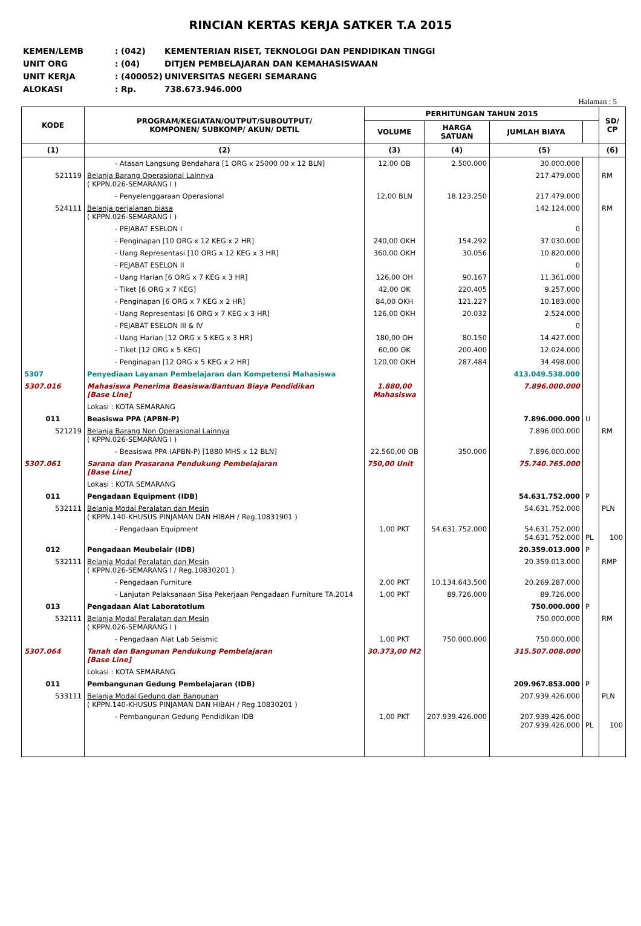RINCIAN KERTAS KERJA SATKER T.A 2015
KEMEN/LEMB: (042) KEMENTERIAN RISET, TEKNOLOGI DAN PENDIDIKAN TINGGI
UNIT ORG: (04) DITJEN PEMBELAJARAN DAN KEMAHASISWAAN
UNIT KERJA: (400052) UNIVERSITAS NEGERI SEMARANG
ALOKASI: Rp. 738.673.946.000
Halaman : 5
| KODE | PROGRAM/KEGIATAN/OUTPUT/SUBOUTPUT/ KOMPONEN/ SUBKOMP/ AKUN/ DETIL | PERHITUNGAN TAHUN 2015 | | | | SD/ CP |
| --- | --- | --- | --- | --- | --- | --- |
| | | VOLUME | HARGA SATUAN | JUMLAH BIAYA | | |
| (1) | (2) | (3) | (4) | (5) | | (6) |
| | - Atasan Langsung Bendahara [1 ORG x 25000 00 x 12 BLN] | 12,00 OB | 2.500.000 | 30.000.000 | | |
| 521119 | Belanja Barang Operasional Lainnya ( KPPN.026-SEMARANG I ) | | | 217.479.000 | | RM |
| | - Penyelenggaraan Operasional | 12,00 BLN | 18.123.250 | 217.479.000 | | |
| 524111 | Belanja perjalanan biasa ( KPPN.026-SEMARANG I ) | | | 142.124.000 | | RM |
| | - PEJABAT ESELON I | | | 0 | | |
| | - Penginapan [10 ORG x 12 KEG x 2 HR] | 240,00 OKH | 154.292 | 37.030.000 | | |
| | - Uang Representasi [10 ORG x 12 KEG x 3 HR] | 360,00 OKH | 30.056 | 10.820.000 | | |
| | - PEJABAT ESELON II | | | 0 | | |
| | - Uang Harian [6 ORG x 7 KEG x 3 HR] | 126,00 OH | 90.167 | 11.361.000 | | |
| | - Tiket [6 ORG x 7 KEG] | 42,00 OK | 220.405 | 9.257.000 | | |
| | - Penginapan [6 ORG x 7 KEG x 2 HR] | 84,00 OKH | 121.227 | 10.183.000 | | |
| | - Uang Representasi [6 ORG x 7 KEG x 3 HR] | 126,00 OKH | 20.032 | 2.524.000 | | |
| | - PEJABAT ESELON III & IV | | | 0 | | |
| | - Uang Harian [12 ORG x 5 KEG x 3 HR] | 180,00 OH | 80.150 | 14.427.000 | | |
| | - Tiket [12 ORG x 5 KEG] | 60,00 OK | 200.400 | 12.024.000 | | |
| | - Penginapan [12 ORG x 5 KEG x 2 HR] | 120,00 OKH | 287.484 | 34.498.000 | | |
| 5307 | Penyediaan Layanan Pembelajaran dan Kompetensi Mahasiswa | | | 413.049.538.000 | | |
| 5307.016 | Mahasiswa Penerima Beasiswa/Bantuan Biaya Pendidikan [Base Line] | 1.880,00 Mahasiswa | | 7.896.000.000 | | |
| | Lokasi : KOTA SEMARANG | | | | | |
| 011 | Beasiswa PPA (APBN-P) | | | 7.896.000.000 | U | |
| 521219 | Belanja Barang Non Operasional Lainnya ( KPPN.026-SEMARANG I ) | | | 7.896.000.000 | | RM |
| | - Beasiswa PPA (APBN-P) [1880 MHS x 12 BLN] | 22.560,00 OB | 350.000 | 7.896.000.000 | | |
| 5307.061 | Sarana dan Prasarana Pendukung Pembelajaran [Base Line] | 750,00 Unit | | 75.740.765.000 | | |
| | Lokasi : KOTA SEMARANG | | | | | |
| 011 | Pengadaan Equipment (IDB) | | | 54.631.752.000 | P | |
| 532111 | Belanja Modal Peralatan dan Mesin ( KPPN.140-KHUSUS PINJAMAN DAN HIBAH / Reg.10831901 ) | | | 54.631.752.000 | | PLN |
| | - Pengadaan Equipment | 1,00 PKT | 54.631.752.000 | 54.631.752.000 54.631.752.000 | PL | 100 |
| 012 | Pengadaan Meubelair (IDB) | | | 20.359.013.000 | P | |
| 532111 | Belanja Modal Peralatan dan Mesin ( KPPN.026-SEMARANG I / Reg.10830201 ) | | | 20.359.013.000 | | RMP |
| | - Pengadaan Furniture | 2,00 PKT | 10.134.643.500 | 20.269.287.000 | | |
| | - Lanjutan Pelaksanaan Sisa Pekerjaan Pengadaan Furniture TA.2014 | 1,00 PKT | 89.726.000 | 89.726.000 | | |
| 013 | Pengadaan Alat Laboratotium | | | 750.000.000 | P | |
| 532111 | Belanja Modal Peralatan dan Mesin ( KPPN.026-SEMARANG I ) | | | 750.000.000 | | RM |
| | - Pengadaan Alat Lab Seismic | 1,00 PKT | 750.000.000 | 750.000.000 | | |
| 5307.064 | Tanah dan Bangunan Pendukung Pembelajaran [Base Line] | 30.373,00 M2 | | 315.507.008.000 | | |
| | Lokasi : KOTA SEMARANG | | | | | |
| 011 | Pembangunan Gedung Pembelajaran (IDB) | | | 209.967.853.000 | P | |
| 533111 | Belanja Modal Gedung dan Bangunan ( KPPN.140-KHUSUS PINJAMAN DAN HIBAH / Reg.10830201 ) | | | 207.939.426.000 | | PLN |
| | - Pembangunan Gedung Pendidikan IDB | 1,00 PKT | 207.939.426.000 | 207.939.426.000 207.939.426.000 | PL | 100 |